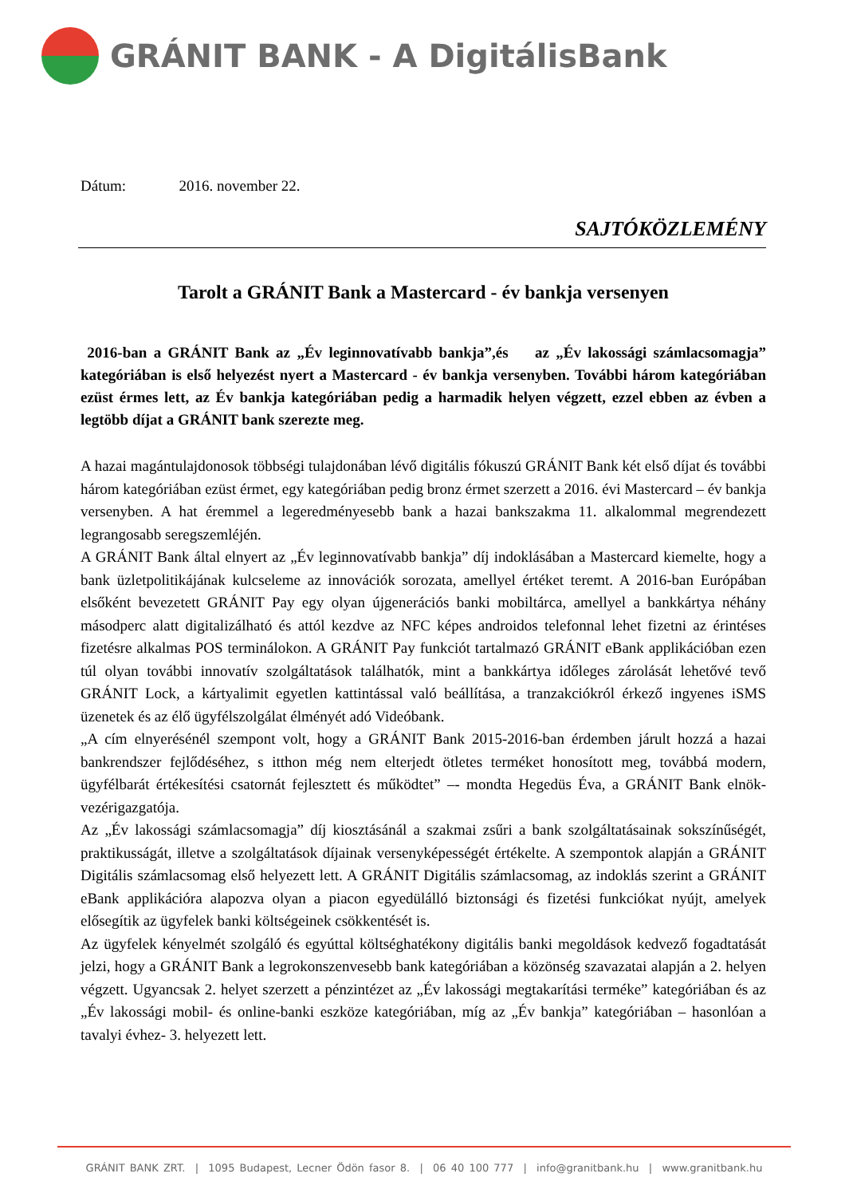GRÁNIT BANK - A DigitálisBank
Dátum: 2016. november 22.
SAJTÓKÖZLEMÉNY
Tarolt a GRÁNIT Bank a Mastercard - év bankja versenyen
2016-ban a GRÁNIT Bank az „Év leginnovatívabb bankja”,és az „Év lakossági számlacsomagja” kategóriában is első helyezést nyert a Mastercard - év bankja versenyben. További három kategóriában ezüst érmes lett, az Év bankja kategóriában pedig a harmadik helyen végzett, ezzel ebben az évben a legtöbb díjat a GRÁNIT bank szerezte meg.
A hazai magántulajdonosok többségi tulajdonában lévő digitális fókuszú GRÁNIT Bank két első díjat és további három kategóriában ezüst érmet, egy kategóriában pedig bronz érmet szerzett a 2016. évi Mastercard – év bankja versenyben. A hat éremmel a legeredményesebb bank a hazai bankszakma 11. alkalommal megrendezett legrangosabb seregszemléjén.
A GRÁNIT Bank által elnyert az „Év leginnovatívabb bankja” díj indoklásában a Mastercard kiemelte, hogy a bank üzletpolitikájának kulcseleme az innovációk sorozata, amellyel értéket teremt. A 2016-ban Európában elsőként bevezetett GRÁNIT Pay egy olyan újgenerációs banki mobiltárca, amellyel a bankkártya néhány másodperc alatt digitalizálható és attól kezdve az NFC képes androidos telefonnal lehet fizetni az érintéses fizetésre alkalmas POS terminálokon. A GRÁNIT Pay funkciót tartalmazó GRÁNIT eBank applikációban ezen túl olyan további innovatív szolgáltatások találhatók, mint a bankkártya időleges zárolását lehetővé tevő GRÁNIT Lock, a kártyalimit egyetlen kattintással való beállítása, a tranzakciókról érkező ingyenes iSMS üzenetek és az élő ügyfélszolgálat élményét adó Videóbank.
„A cím elnyerésénél szempont volt, hogy a GRÁNIT Bank 2015-2016-ban érdemben járult hozzá a hazai bankrendszer fejlődéséhez, s itthon még nem elterjedt ötletes terméket honosított meg, továbbá modern, ügyfélbarát értékesítési csatornát fejlesztett és működtet” –- mondta Hegedüs Éva, a GRÁNIT Bank elnök-vezérigazgatója.
Az „Év lakossági számlacsomagja” díj kiosztásánál a szakmai zsűri a bank szolgáltatásainak sokszínűségét, praktikusságát, illetve a szolgáltatások díjainak versenyképességét értékelte. A szempontok alapján a GRÁNIT Digitális számlacsomag első helyezett lett. A GRÁNIT Digitális számlacsomag, az indoklás szerint a GRÁNIT eBank applikációra alapozva olyan a piacon egyedülálló biztonsági és fizetési funkciókat nyújt, amelyek elősegítik az ügyfelek banki költségeinek csökkentését is.
Az ügyfelek kényelmét szolgáló és egyúttal költséghatékony digitális banki megoldások kedvező fogadtatását jelzi, hogy a GRÁNIT Bank a legrokonszenvesebb bank kategóriában a közönség szavazatai alapján a 2. helyen végzett. Ugyancsak 2. helyet szerzett a pénzintézet az „Év lakossági megtakarítási terméke” kategóriában és az „Év lakossági mobil- és online-banki eszköze kategóriában, míg az „Év bankja” kategóriában – hasonlóan a tavalyi évhez- 3. helyezett lett.
GRÁNIT BANK ZRT. | 1095 Budapest, Lecner Ödön fasor 8. | 06 40 100 777 | info@granitbank.hu | www.granitbank.hu